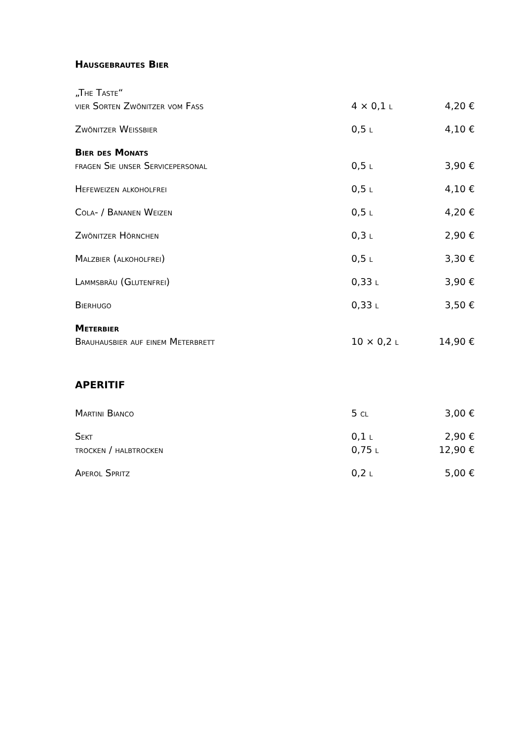Hausgebrautes Bier
| „The Taste“ | | |
| vier Sorten Zwönitzer vom Fass | 4 × 0,1 l | 4,20 € |
| Zwönitzer Weißbier | 0,5 l | 4,10 € |
| Bier des Monats | | |
| fragen Sie unser Servicepersonal | 0,5 l | 3,90 € |
| Hefeweizen alkoholfrei | 0,5 l | 4,10 € |
| Cola- / Bananen Weizen | 0,5 l | 4,20 € |
| Zwönitzer Hörnchen | 0,3 l | 2,90 € |
| Malzbier (alkoholfrei) | 0,5 l | 3,30 € |
| Lammsbräu (Glutenfrei) | 0,33 l | 3,90 € |
| Bierhugo | 0,33 l | 3,50 € |
| Meterbier | | |
| Brauhausbier auf einem Meterbrett | 10 × 0,2 l | 14,90 € |
APERITIF
| Martini Bianco | 5 cl | 3,00 € |
| Sekt | 0,1 l | 2,90 € |
| trocken / halbtrocken | 0,75 l | 12,90 € |
| Aperol Spritz | 0,2 l | 5,00 € |